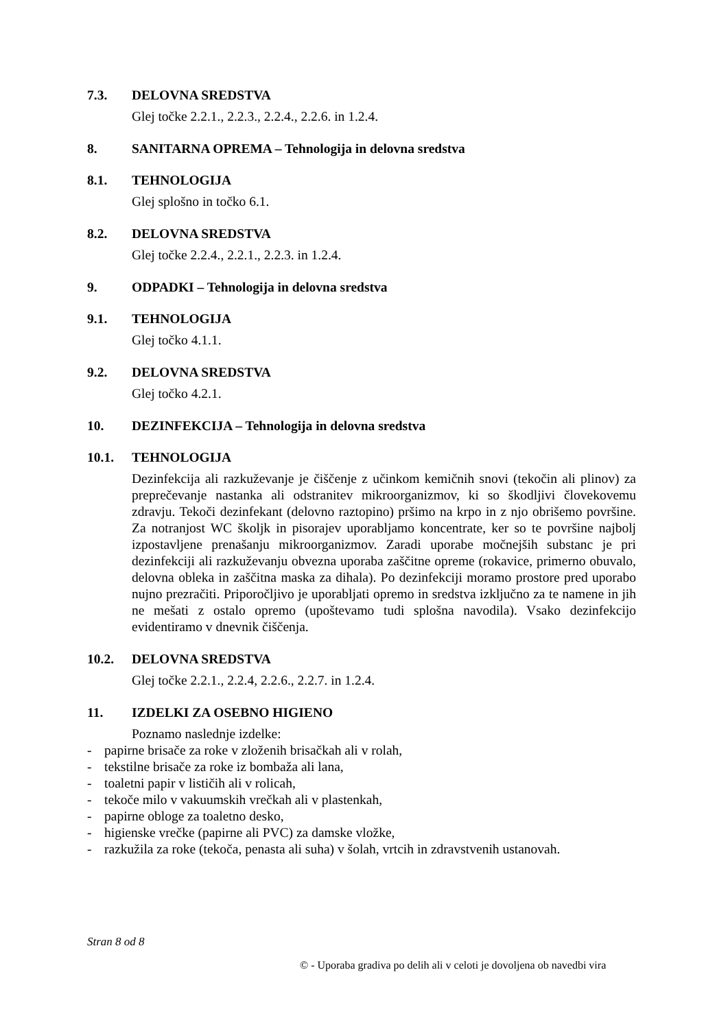7.3. DELOVNA SREDSTVA
Glej točke 2.2.1., 2.2.3., 2.2.4., 2.2.6. in 1.2.4.
8. SANITARNA OPREMA – Tehnologija in delovna sredstva
8.1. TEHNOLOGIJA
Glej splošno in točko 6.1.
8.2. DELOVNA SREDSTVA
Glej točke 2.2.4., 2.2.1., 2.2.3. in 1.2.4.
9. ODPADKI – Tehnologija in delovna sredstva
9.1. TEHNOLOGIJA
Glej točko 4.1.1.
9.2. DELOVNA SREDSTVA
Glej točko 4.2.1.
10. DEZINFEKCIJA – Tehnologija in delovna sredstva
10.1. TEHNOLOGIJA
Dezinfekcija ali razkuževanje je čiščenje z učinkom kemičnih snovi (tekočin ali plinov) za preprečevanje nastanka ali odstranitev mikroorganizmov, ki so škodljivi človekovemu zdravju. Tekoči dezinfekant (delovno raztopino) pršimo na krpo in z njo obrišemo površine. Za notranjost WC školjk in pisorajev uporabljamo koncentrate, ker so te površine najbolj izpostavljene prenašanju mikroorganizmov. Zaradi uporabe močnejših substanc je pri dezinfekciji ali razkuževanju obvezna uporaba zaščitne opreme (rokavice, primerno obuvalo, delovna obleka in zaščitna maska za dihala). Po dezinfekciji moramo prostore pred uporabo nujno prezračiti. Priporočljivo je uporabljati opremo in sredstva izključno za te namene in jih ne mešati z ostalo opremo (upoštevamo tudi splošna navodila). Vsako dezinfekcijo evidentiramo v dnevnik čiščenja.
10.2. DELOVNA SREDSTVA
Glej točke 2.2.1., 2.2.4, 2.2.6., 2.2.7. in 1.2.4.
11. IZDELKI ZA OSEBNO HIGIENO
Poznamo naslednje izdelke:
- papirne brisače za roke v zloženih brisačkah ali v rolah,
- tekstilne brisače za roke iz bombaža ali lana,
- toaletni papir v lističih ali v rolicah,
- tekoče milo v vakuumskih vrečkah ali v plastenkah,
- papirne obloge za toaletno desko,
- higienske vrečke (papirne ali PVC) za damske vložke,
- razkužila za roke (tekoča, penasta ali suha) v šolah, vrtcih in zdravstvenih ustanovah.
Stran 8 od 8
© - Uporaba gradiva po delih ali v celoti je dovoljena ob navedbi vira